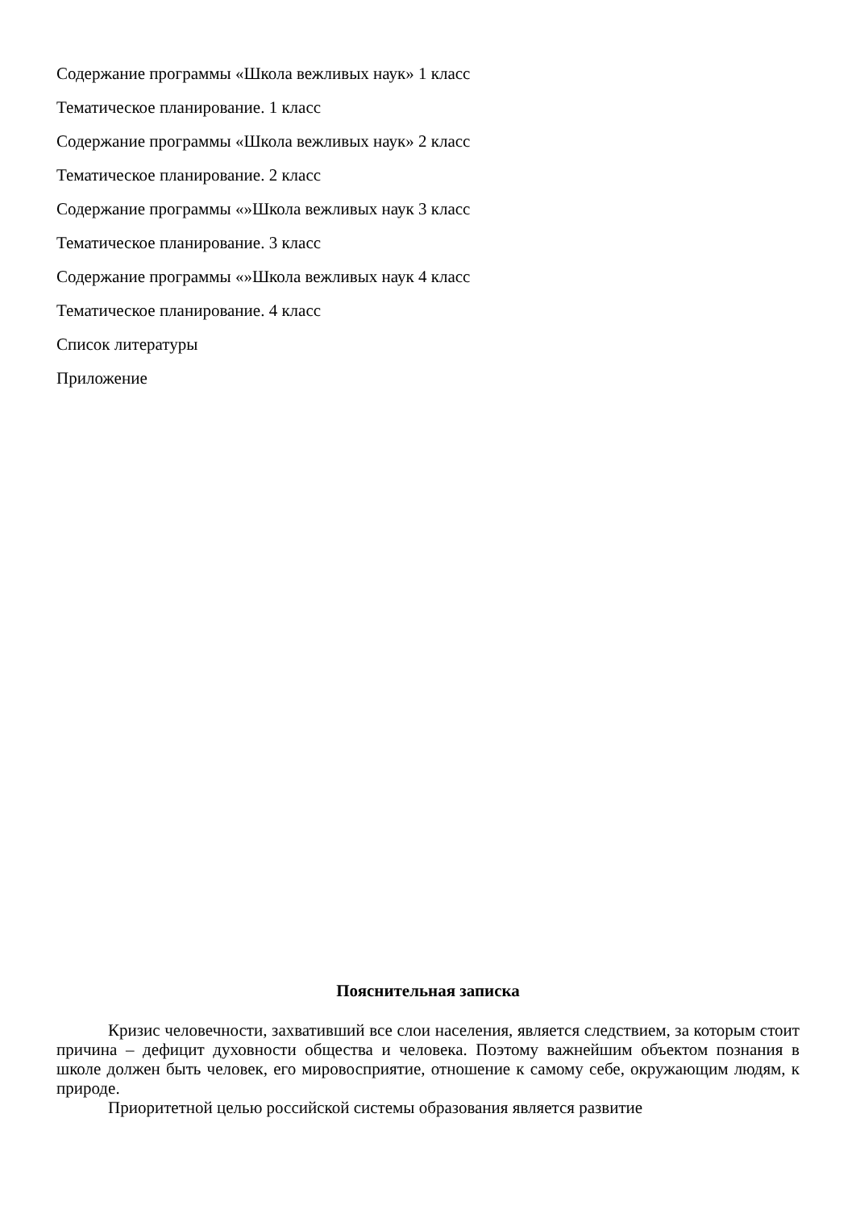Содержание программы «Школа вежливых наук» 1 класс
Тематическое планирование. 1 класс
Содержание программы «Школа вежливых наук» 2 класс
Тематическое планирование. 2 класс
Содержание программы «»Школа вежливых наук 3 класс
Тематическое планирование. 3 класс
Содержание программы «»Школа вежливых наук 4 класс
Тематическое планирование. 4 класс
Список литературы
Приложение
Пояснительная записка
Кризис человечности, захвативший все слои населения, является следствием, за которым стоит причина – дефицит духовности общества и человека. Поэтому важнейшим объектом познания в школе должен быть человек, его мировосприятие, отношение к самому себе, окружающим людям, к природе.
Приоритетной целью российской системы образования является развитие